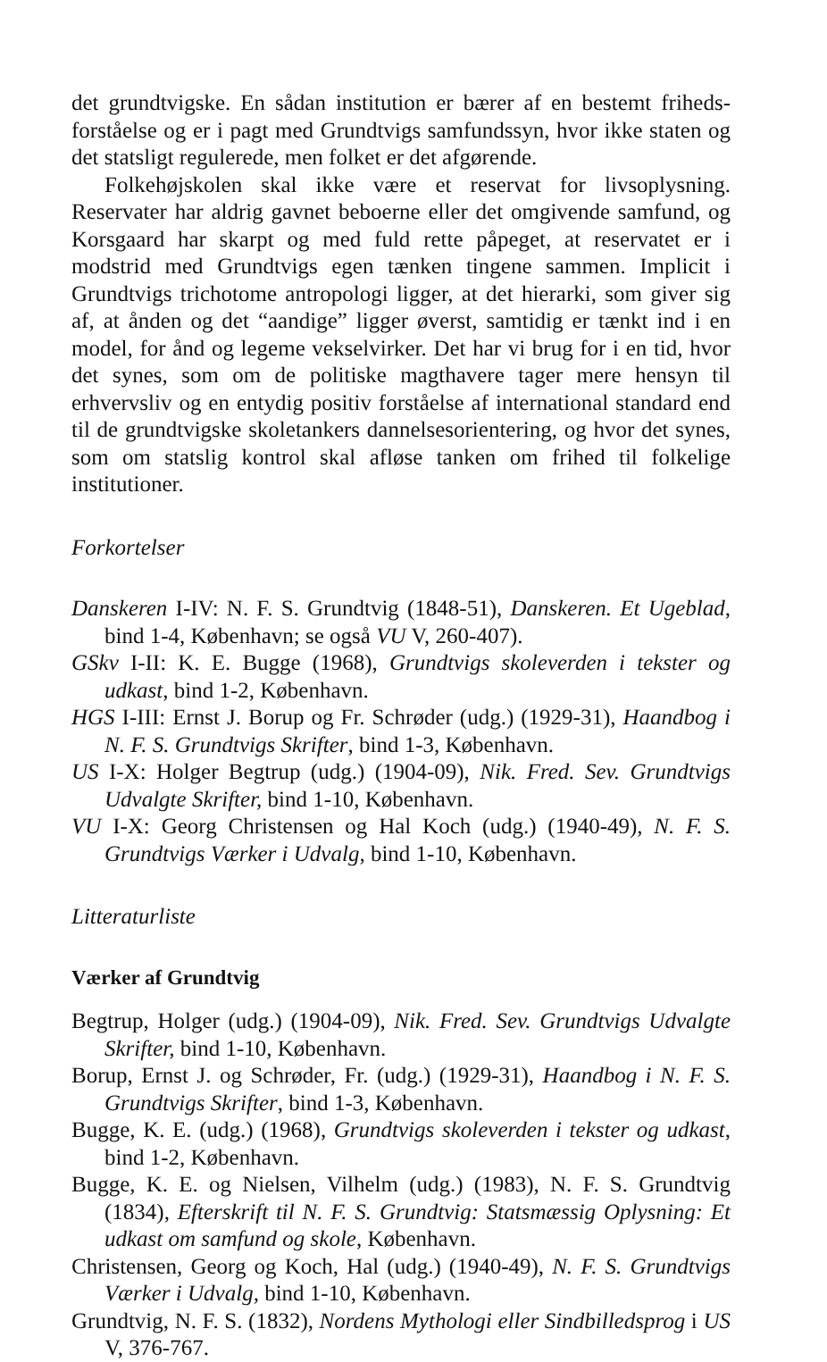det grundtvigske. En sådan institution er bærer af en bestemt friheds­forståelse og er i pagt med Grundtvigs samfundssyn, hvor ikke staten og det statsligt regulerede, men folket er det afgørende.
Folkehøjskolen skal ikke være et reservat for livsoplysning. Reservater har aldrig gavnet beboerne eller det omgivende samfund, og Korsgaard har skarpt og med fuld rette påpeget, at reservatet er i modstrid med Grundtvigs egen tænken tingene sammen. Implicit i Grundtvigs trichotome antropologi ligger, at det hierarki, som giver sig af, at ånden og det “aandige” ligger øverst, samtidig er tænkt ind i en model, for ånd og legeme vekselvirker. Det har vi brug for i en tid, hvor det synes, som om de politiske magthavere tager mere hensyn til erhvervsliv og en entydig positiv forståelse af international standard end til de grundtvigske skoletankers dannelsesorientering, og hvor det synes, som om statslig kontrol skal afløse tanken om frihed til folkelige institutioner.
Forkortelser
Danskeren I-IV: N. F. S. Grundtvig (1848-51), Danskeren. Et Ugeblad, bind 1-4, København; se også VU V, 260-407).
GSkv I-II: K. E. Bugge (1968), Grundtvigs skoleverden i tekster og udkast, bind 1-2, København.
HGS I-III: Ernst J. Borup og Fr. Schrøder (udg.) (1929-31), Haandbog i N. F. S. Grundtvigs Skrifter, bind 1-3, København.
US I-X: Holger Begtrup (udg.) (1904-09), Nik. Fred. Sev. Grundtvigs Udvalgte Skrifter, bind 1-10, København.
VU I-X: Georg Christensen og Hal Koch (udg.) (1940-49), N. F. S. Grundtvigs Værker i Udvalg, bind 1-10, København.
Litteraturliste
Værker af Grundtvig
Begtrup, Holger (udg.) (1904-09), Nik. Fred. Sev. Grundtvigs Udvalgte Skrifter, bind 1-10, København.
Borup, Ernst J. og Schrøder, Fr. (udg.) (1929-31), Haandbog i N. F. S. Grundtvigs Skrifter, bind 1-3, København.
Bugge, K. E. (udg.) (1968), Grundtvigs skoleverden i tekster og udkast, bind 1-2, København.
Bugge, K. E. og Nielsen, Vilhelm (udg.) (1983), N. F. S. Grundtvig (1834), Efterskrift til N. F. S. Grundtvig: Statsmæssig Oplysning: Et udkast om samfund og skole, København.
Christensen, Georg og Koch, Hal (udg.) (1940-49), N. F. S. Grundt­vigs Værker i Udvalg, bind 1-10, København.
Grundtvig, N. F. S. (1832), Nordens Mythologi eller Sindbilledsprog i US V, 376-767.